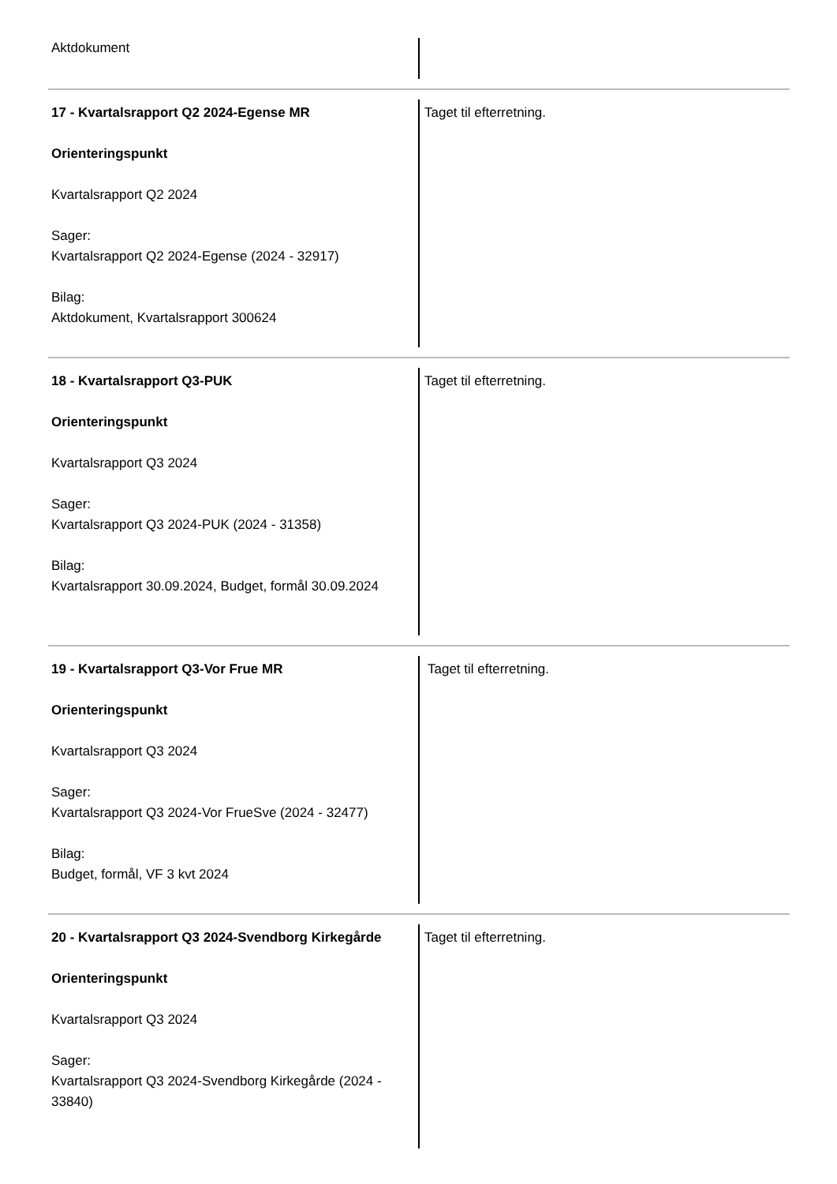Aktdokument
17 - Kvartalsrapport Q2 2024-Egense MR
Orienteringspunkt
Kvartalsrapport Q2 2024
Sager:
Kvartalsrapport Q2 2024-Egense (2024 - 32917)
Bilag:
Aktdokument, Kvartalsrapport 300624
Taget til efterretning.
18 - Kvartalsrapport Q3-PUK
Orienteringspunkt
Kvartalsrapport Q3 2024
Sager:
Kvartalsrapport Q3 2024-PUK (2024 - 31358)
Bilag:
Kvartalsrapport 30.09.2024, Budget, formål 30.09.2024
Taget til efterretning.
19 - Kvartalsrapport Q3-Vor Frue MR
Orienteringspunkt
Kvartalsrapport Q3 2024
Sager:
Kvartalsrapport Q3 2024-Vor FrueSve (2024 - 32477)
Bilag:
Budget, formål, VF 3 kvt 2024
Taget til efterretning.
20 - Kvartalsrapport Q3 2024-Svendborg Kirkegårde
Orienteringspunkt
Kvartalsrapport Q3 2024
Sager:
Kvartalsrapport Q3 2024-Svendborg Kirkegårde (2024 - 33840)
Taget til efterretning.